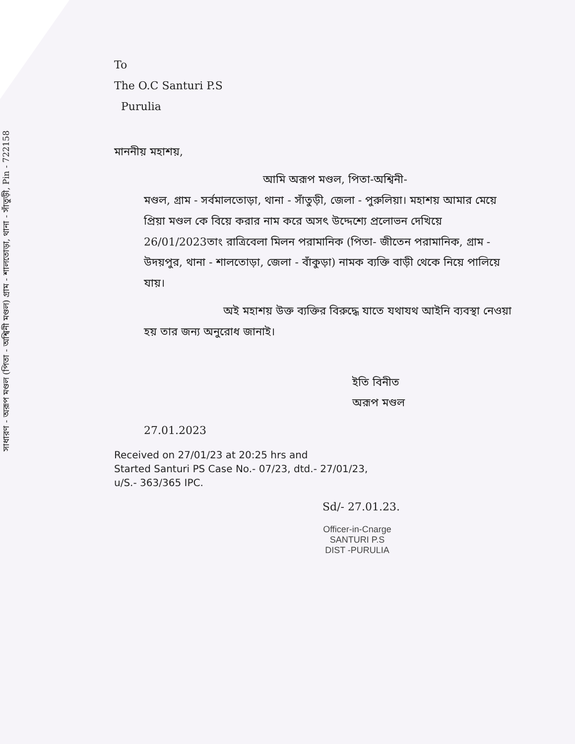সাধারণ - অরূপ মণ্ডল (পিতা - অশ্বিনী মণ্ডল) গ্রাম - শালতোড়া, থানা - সাঁতুড়ী, Pin - 722158
To
The O.C Santuri P.S
Purulia
মাননীয় মহাশয়,
আমি অরূপ মণ্ডল, পিতা-অশ্বিনী-
মণ্ডল, গ্রাম - সর্বমালতোড়া, থানা - সাঁতুড়ী, জেলা - পুরুলিয়া। মহাশয় আমার মেয়ে প্রিয়া মণ্ডল কে বিয়ে করার নাম করে অসৎ উদ্দেশ্যে প্রলোভন দেখিয়ে 26/01/2023তাং রাত্রিবেলা মিলন পরামানিক (পিতা- জীতেন পরামানিক, গ্রাম - উদয়পুর, থানা - শালতোড়া, জেলা - বাঁকুড়া) নামক ব্যক্তি বাড়ী থেকে নিয়ে পালিয়ে যায়।
অই মহাশয় উক্ত ব্যক্তির বিরুদ্ধে যাতে যথাযথ আইনি ব্যবস্থা নেওয়া হয় তার জন্য অনুরোধ জানাই।
ইতি বিনীত
অরূপ মণ্ডল
27.01.2023
Received on 27/01/23 at 20:25 hrs and
Started Santuri PS Case No.- 07/23, dtd.- 27/01/23,
u/S.- 363/365 IPC.
Sd/- 27.01.23.
Officer-in-Cnarge
SANTURI P.S
DIST -PURULIA